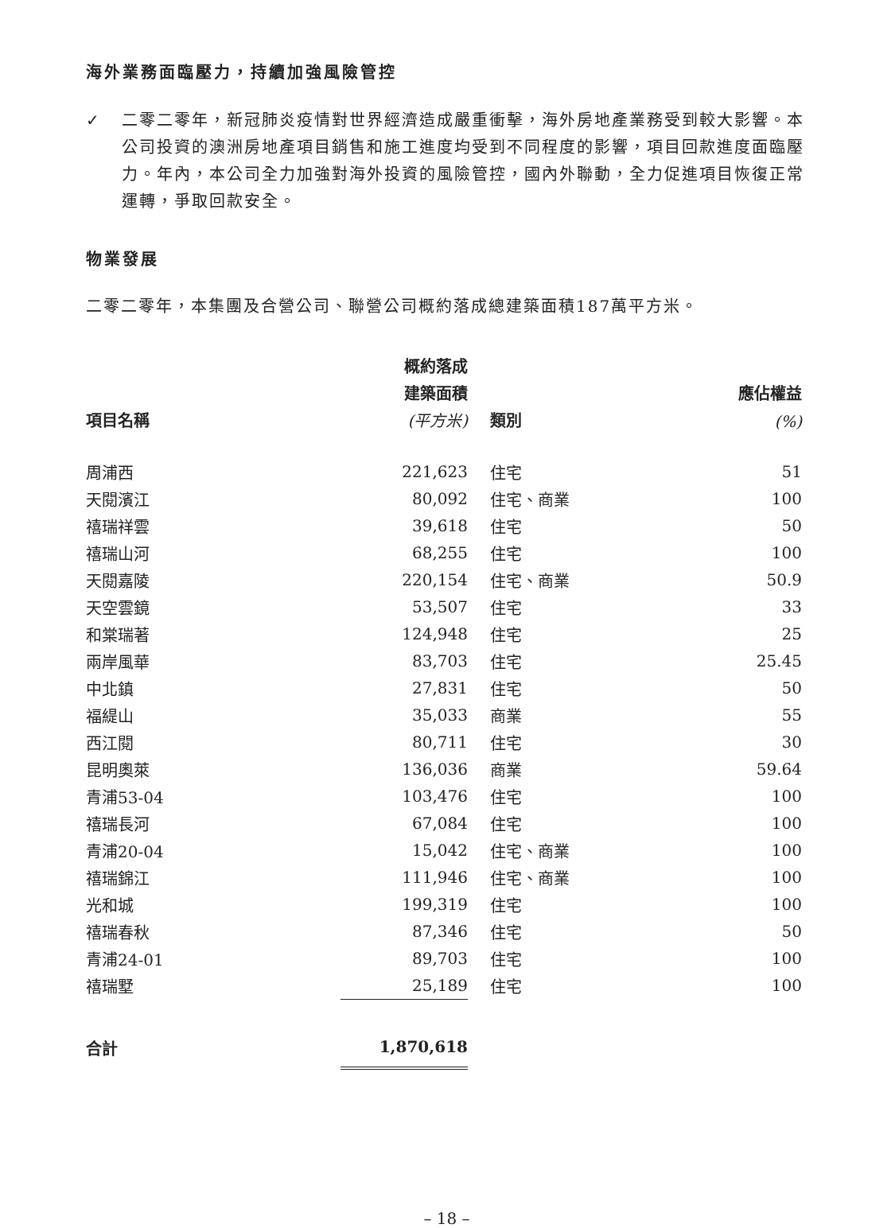海外業務面臨壓力，持續加強風險管控
✓ 二零二零年，新冠肺炎疫情對世界經濟造成嚴重衝擊，海外房地產業務受到較大影響。本公司投資的澳洲房地產項目銷售和施工進度均受到不同程度的影響，項目回款進度面臨壓力。年內，本公司全力加強對海外投資的風險管控，國內外聯動，全力促進項目恢復正常運轉，爭取回款安全。
物業發展
二零二零年，本集團及合營公司、聯營公司概約落成總建築面積187萬平方米。
| | 概約落成 | | |
| --- | --- | --- | --- |
| | 建築面積 | | 應佔權益 |
| 項目名稱 | (平方米) | 類別 | (%) |
| 周浦西 | 221,623 | 住宅 | 51 |
| 天閱濱江 | 80,092 | 住宅、商業 | 100 |
| 禧瑞祥雲 | 39,618 | 住宅 | 50 |
| 禧瑞山河 | 68,255 | 住宅 | 100 |
| 天閱嘉陵 | 220,154 | 住宅、商業 | 50.9 |
| 天空雲鏡 | 53,507 | 住宅 | 33 |
| 和棠瑞著 | 124,948 | 住宅 | 25 |
| 兩岸風華 | 83,703 | 住宅 | 25.45 |
| 中北鎮 | 27,831 | 住宅 | 50 |
| 福緹山 | 35,033 | 商業 | 55 |
| 西江閱 | 80,711 | 住宅 | 30 |
| 昆明奧萊 | 136,036 | 商業 | 59.64 |
| 青浦53-04 | 103,476 | 住宅 | 100 |
| 禧瑞長河 | 67,084 | 住宅 | 100 |
| 青浦20-04 | 15,042 | 住宅、商業 | 100 |
| 禧瑞錦江 | 111,946 | 住宅、商業 | 100 |
| 光和城 | 199,319 | 住宅 | 100 |
| 禧瑞春秋 | 87,346 | 住宅 | 50 |
| 青浦24-01 | 89,703 | 住宅 | 100 |
| 禧瑞墅 | 25,189 | 住宅 | 100 |
| 合計 | 1,870,618 | | |
– 18 –